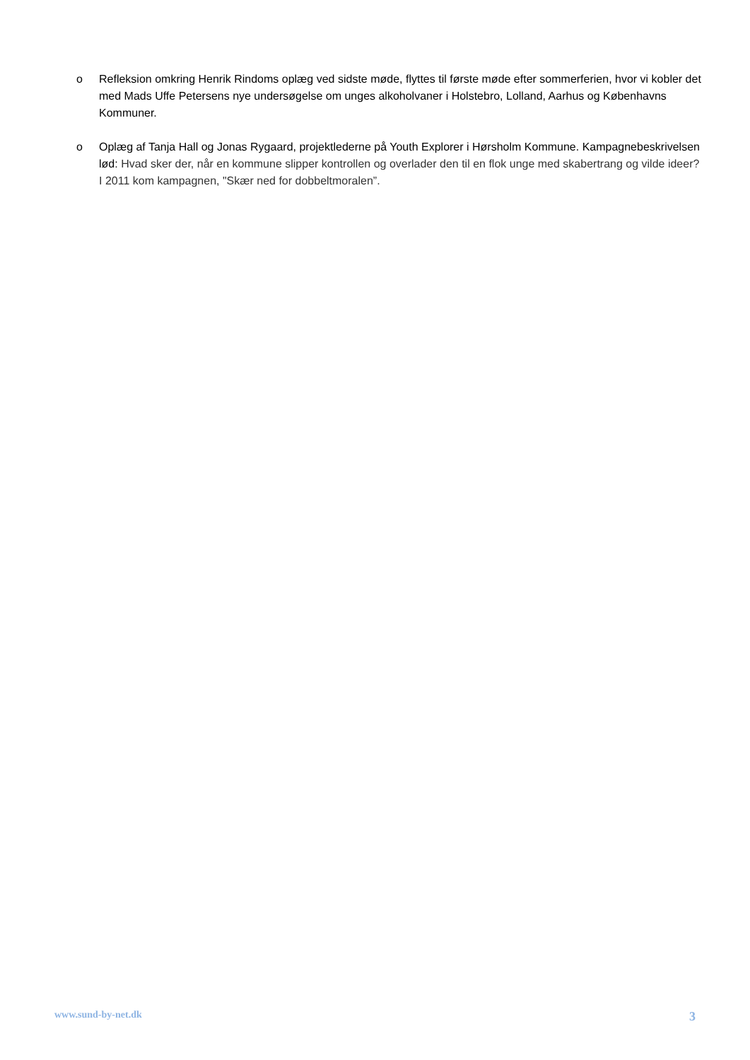o Refleksion omkring Henrik Rindoms oplæg ved sidste møde, flyttes til første møde efter sommerferien, hvor vi kobler det med Mads Uffe Petersens nye undersøgelse om unges alkoholvaner i Holstebro, Lolland, Aarhus og Københavns Kommuner.
o Oplæg af Tanja Hall og Jonas Rygaard, projektlederne på Youth Explorer i Hørsholm Kommune. Kampagnebeskrivelsen lød: Hvad sker der, når en kommune slipper kontrollen og overlader den til en flok unge med skabertrang og vilde ideer? I 2011 kom kampagnen, "Skær ned for dobbeltmoralen”.
www.sund-by-net.dk 3